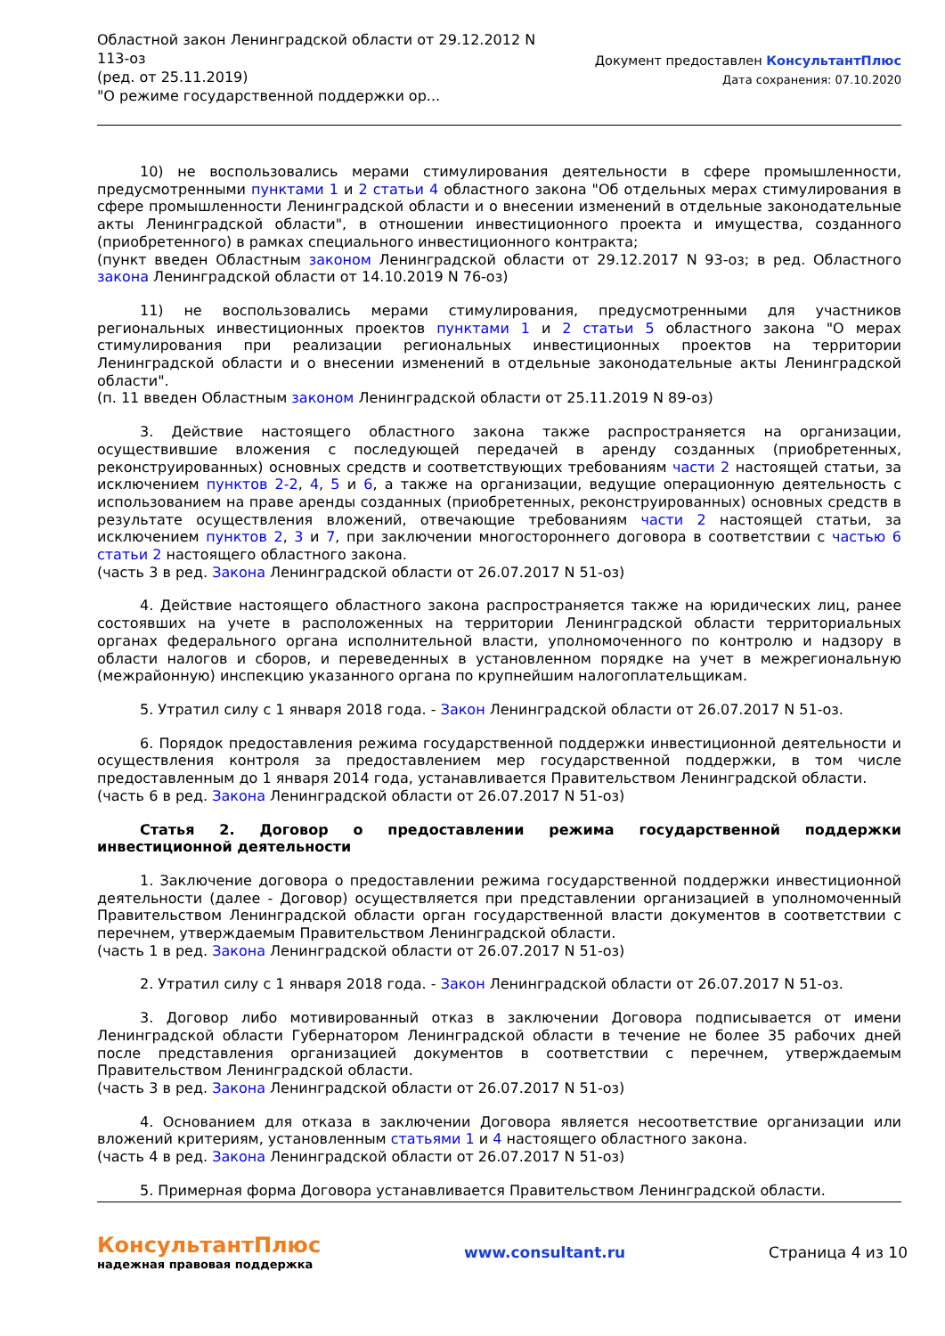Областной закон Ленинградской области от 29.12.2012 N
113-оз
(ред. от 25.11.2019)
"О режиме государственной поддержки ор...
Документ предоставлен КонсультантПлюс
Дата сохранения: 07.10.2020
10) не воспользовались мерами стимулирования деятельности в сфере промышленности, предусмотренными пунктами 1 и 2 статьи 4 областного закона "Об отдельных мерах стимулирования в сфере промышленности Ленинградской области и о внесении изменений в отдельные законодательные акты Ленинградской области", в отношении инвестиционного проекта и имущества, созданного (приобретенного) в рамках специального инвестиционного контракта;
(пункт введен Областным законом Ленинградской области от 29.12.2017 N 93-оз; в ред. Областного закона Ленинградской области от 14.10.2019 N 76-оз)
11) не воспользовались мерами стимулирования, предусмотренными для участников региональных инвестиционных проектов пунктами 1 и 2 статьи 5 областного закона "О мерах стимулирования при реализации региональных инвестиционных проектов на территории Ленинградской области и о внесении изменений в отдельные законодательные акты Ленинградской области".
(п. 11 введен Областным законом Ленинградской области от 25.11.2019 N 89-оз)
3. Действие настоящего областного закона также распространяется на организации, осуществившие вложения с последующей передачей в аренду созданных (приобретенных, реконструированных) основных средств и соответствующих требованиям части 2 настоящей статьи, за исключением пунктов 2-2, 4, 5 и 6, а также на организации, ведущие операционную деятельность с использованием на праве аренды созданных (приобретенных, реконструированных) основных средств в результате осуществления вложений, отвечающие требованиям части 2 настоящей статьи, за исключением пунктов 2, 3 и 7, при заключении многостороннего договора в соответствии с частью 6 статьи 2 настоящего областного закона.
(часть 3 в ред. Закона Ленинградской области от 26.07.2017 N 51-оз)
4. Действие настоящего областного закона распространяется также на юридических лиц, ранее состоявших на учете в расположенных на территории Ленинградской области территориальных органах федерального органа исполнительной власти, уполномоченного по контролю и надзору в области налогов и сборов, и переведенных в установленном порядке на учет в межрегиональную (межрайонную) инспекцию указанного органа по крупнейшим налогоплательщикам.
5. Утратил силу с 1 января 2018 года. - Закон Ленинградской области от 26.07.2017 N 51-оз.
6. Порядок предоставления режима государственной поддержки инвестиционной деятельности и осуществления контроля за предоставлением мер государственной поддержки, в том числе предоставленным до 1 января 2014 года, устанавливается Правительством Ленинградской области.
(часть 6 в ред. Закона Ленинградской области от 26.07.2017 N 51-оз)
Статья 2. Договор о предоставлении режима государственной поддержки инвестиционной деятельности
1. Заключение договора о предоставлении режима государственной поддержки инвестиционной деятельности (далее - Договор) осуществляется при представлении организацией в уполномоченный Правительством Ленинградской области орган государственной власти документов в соответствии с перечнем, утверждаемым Правительством Ленинградской области.
(часть 1 в ред. Закона Ленинградской области от 26.07.2017 N 51-оз)
2. Утратил силу с 1 января 2018 года. - Закон Ленинградской области от 26.07.2017 N 51-оз.
3. Договор либо мотивированный отказ в заключении Договора подписывается от имени Ленинградской области Губернатором Ленинградской области в течение не более 35 рабочих дней после представления организацией документов в соответствии с перечнем, утверждаемым Правительством Ленинградской области.
(часть 3 в ред. Закона Ленинградской области от 26.07.2017 N 51-оз)
4. Основанием для отказа в заключении Договора является несоответствие организации или вложений критериям, установленным статьями 1 и 4 настоящего областного закона.
(часть 4 в ред. Закона Ленинградской области от 26.07.2017 N 51-оз)
5. Примерная форма Договора устанавливается Правительством Ленинградской области.
КонсультантПлюс
надежная правовая поддержка
www.consultant.ru Страница 4 из 10